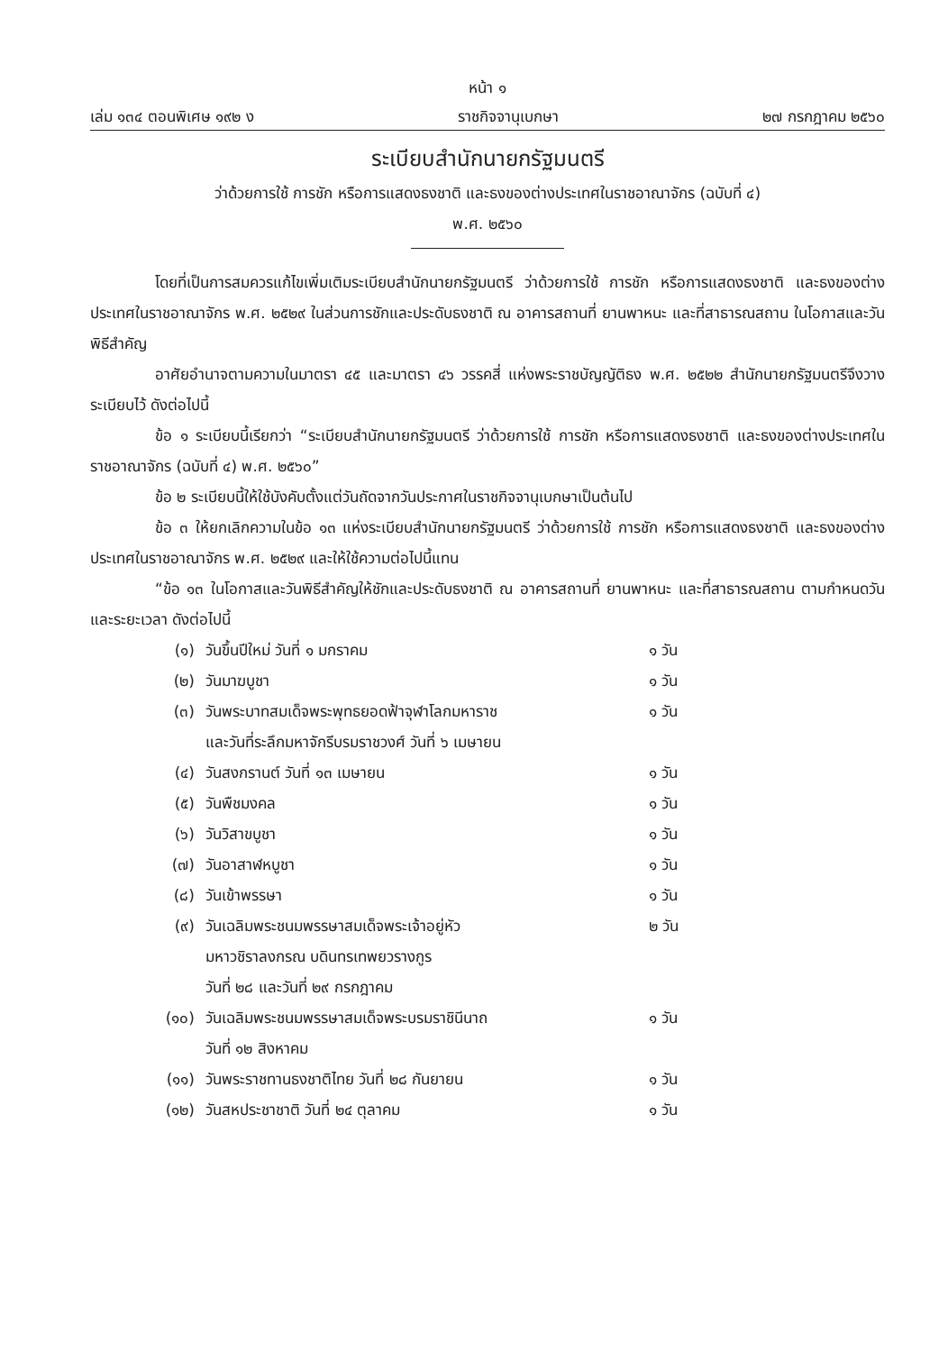หน้า ๑
เล่ม ๑๓๔ ตอนพิเศษ ๑๙๒ ง ราชกิจจานุเบกษา ๒๗ กรกฎาคม ๒๕๖๐
ระเบียบสำนักนายกรัฐมนตรี
ว่าด้วยการใช้ การชัก หรือการแสดงธงชาติ และธงของต่างประเทศในราชอาณาจักร (ฉบับที่ ๔)
พ.ศ. ๒๕๖๐
โดยที่เป็นการสมควรแก้ไขเพิ่มเติมระเบียบสำนักนายกรัฐมนตรี ว่าด้วยการใช้ การชัก หรือการแสดงธงชาติ และธงของต่างประเทศในราชอาณาจักร พ.ศ. ๒๕๒๙ ในส่วนการชักและประดับธงชาติ ณ อาคารสถานที่ ยานพาหนะ และที่สาธารณสถาน ในโอกาสและวันพิธีสำคัญ
อาศัยอำนาจตามความในมาตรา ๔๕ และมาตรา ๔๖ วรรคสี่ แห่งพระราชบัญญัติธง พ.ศ. ๒๕๒๒ สำนักนายกรัฐมนตรีจึงวางระเบียบไว้ ดังต่อไปนี้
ข้อ ๑ ระเบียบนี้เรียกว่า “ระเบียบสำนักนายกรัฐมนตรี ว่าด้วยการใช้ การชัก หรือการแสดงธงชาติ และธงของต่างประเทศในราชอาณาจักร (ฉบับที่ ๔) พ.ศ. ๒๕๖๐”
ข้อ ๒ ระเบียบนี้ให้ใช้บังคับตั้งแต่วันถัดจากวันประกาศในราชกิจจานุเบกษาเป็นต้นไป
ข้อ ๓ ให้ยกเลิกความในข้อ ๑๓ แห่งระเบียบสำนักนายกรัฐมนตรี ว่าด้วยการใช้ การชัก หรือการแสดงธงชาติ และธงของต่างประเทศในราชอาณาจักร พ.ศ. ๒๕๒๙ และให้ใช้ความต่อไปนี้แทน
“ข้อ ๑๓ ในโอกาสและวันพิธีสำคัญให้ชักและประดับธงชาติ ณ อาคารสถานที่ ยานพาหนะ และที่สาธารณสถาน ตามกำหนดวันและระยะเวลา ดังต่อไปนี้
| (๑) | วันขึ้นปีใหม่ วันที่ ๑ มกราคม | ๑ วัน |
| (๒) | วันมาฆบูชา | ๑ วัน |
| (๓) | วันพระบาทสมเด็จพระพุทธยอดฟ้าจุฬาโลกมหาราช และวันที่ระลึกมหาจักรีบรมราชวงศ์ วันที่ ๖ เมษายน | ๑ วัน |
| (๔) | วันสงกรานต์ วันที่ ๑๓ เมษายน | ๑ วัน |
| (๕) | วันพืชมงคล | ๑ วัน |
| (๖) | วันวิสาขบูชา | ๑ วัน |
| (๗) | วันอาสาฬหบูชา | ๑ วัน |
| (๘) | วันเข้าพรรษา | ๑ วัน |
| (๙) | วันเฉลิมพระชนมพรรษาสมเด็จพระเจ้าอยู่หัว มหาวชิราลงกรณ บดินทรเทพยวรางกูร วันที่ ๒๘ และวันที่ ๒๙ กรกฎาคม | ๒ วัน |
| (๑๐) | วันเฉลิมพระชนมพรรษาสมเด็จพระบรมราชินีนาถ วันที่ ๑๒ สิงหาคม | ๑ วัน |
| (๑๑) | วันพระราชทานธงชาติไทย วันที่ ๒๘ กันยายน | ๑ วัน |
| (๑๒) | วันสหประชาชาติ วันที่ ๒๔ ตุลาคม | ๑ วัน |